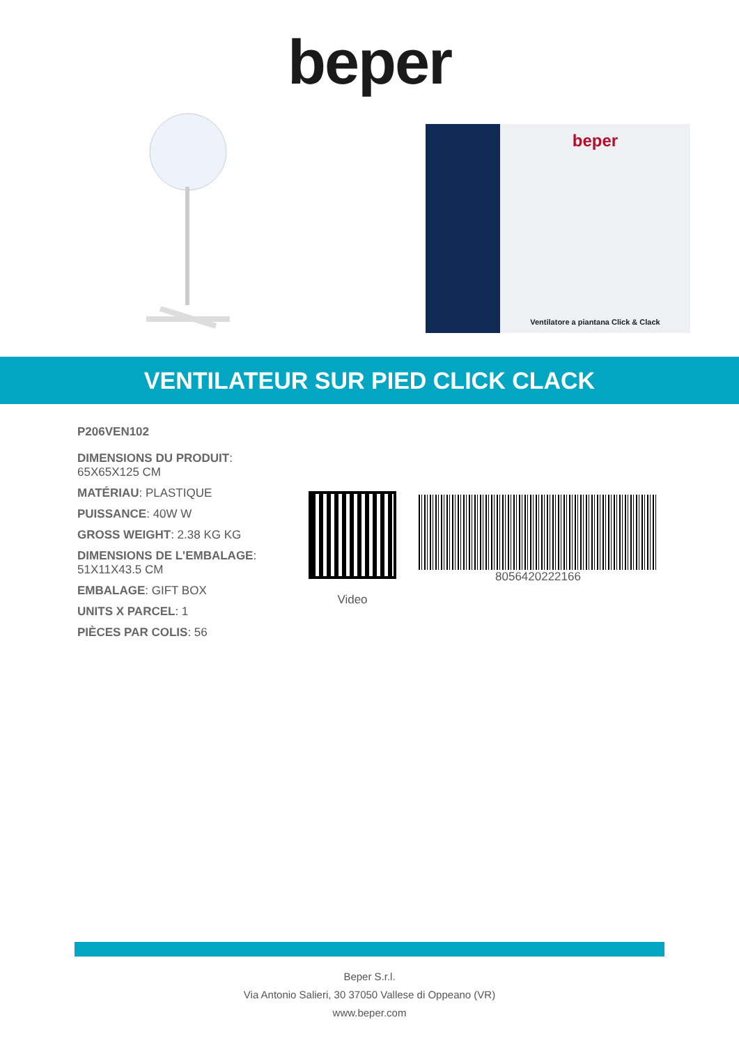beper
beper
Ventilatore a piantana Click & Clack
VENTILATEUR SUR PIED CLICK CLACK
P206VEN102
DIMENSIONS DU PRODUIT: 65X65X125 CM
MATÉRIAU: PLASTIQUE
PUISSANCE: 40W W
GROSS WEIGHT: 2.38 KG KG
DIMENSIONS DE L'EMBALAGE: 51X11X43.5 CM
EMBALAGE: GIFT BOX
UNITS X PARCEL: 1
PIÈCES PAR COLIS: 56
Video
8056420222166
Beper S.r.l.
Via Antonio Salieri, 30 37050 Vallese di Oppeano (VR)
www.beper.com